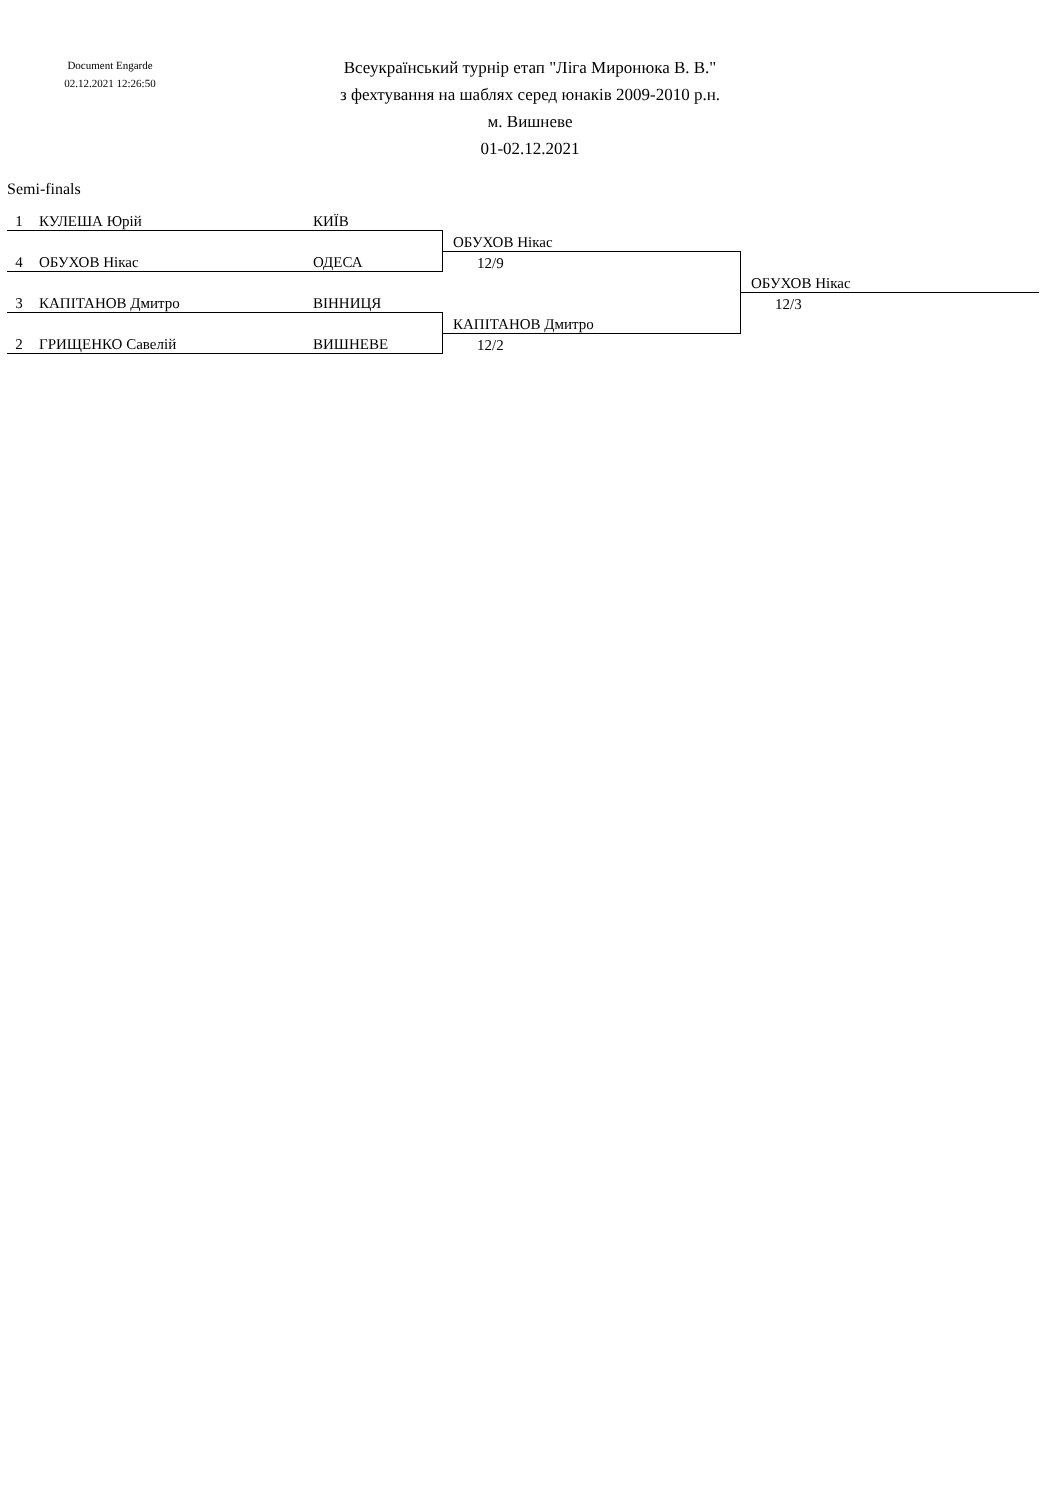Document Engarde
02.12.2021 12:26:50
Всеукраїнський турнір етап "Ліга Миронюка В. В."
з фехтування на шаблях серед юнаків 2009-2010 р.н.
м. Вишневе
01-02.12.2021
Semi-finals
| 1 | КУЛЕША Юрій | КИЇВ | | |
| | | | ОБУХОВ Нікас | |
| 4 | ОБУХОВ Нікас | ОДЕСА | 12/9 | |
| | | | | ОБУХОВ Нікас |
| 3 | КАПІТАНОВ Дмитро | ВІННИЦЯ | | 12/3 |
| | | | КАПІТАНОВ Дмитро | |
| 2 | ГРИЩЕНКО Савелій | ВИШНЕВЕ | 12/2 | |